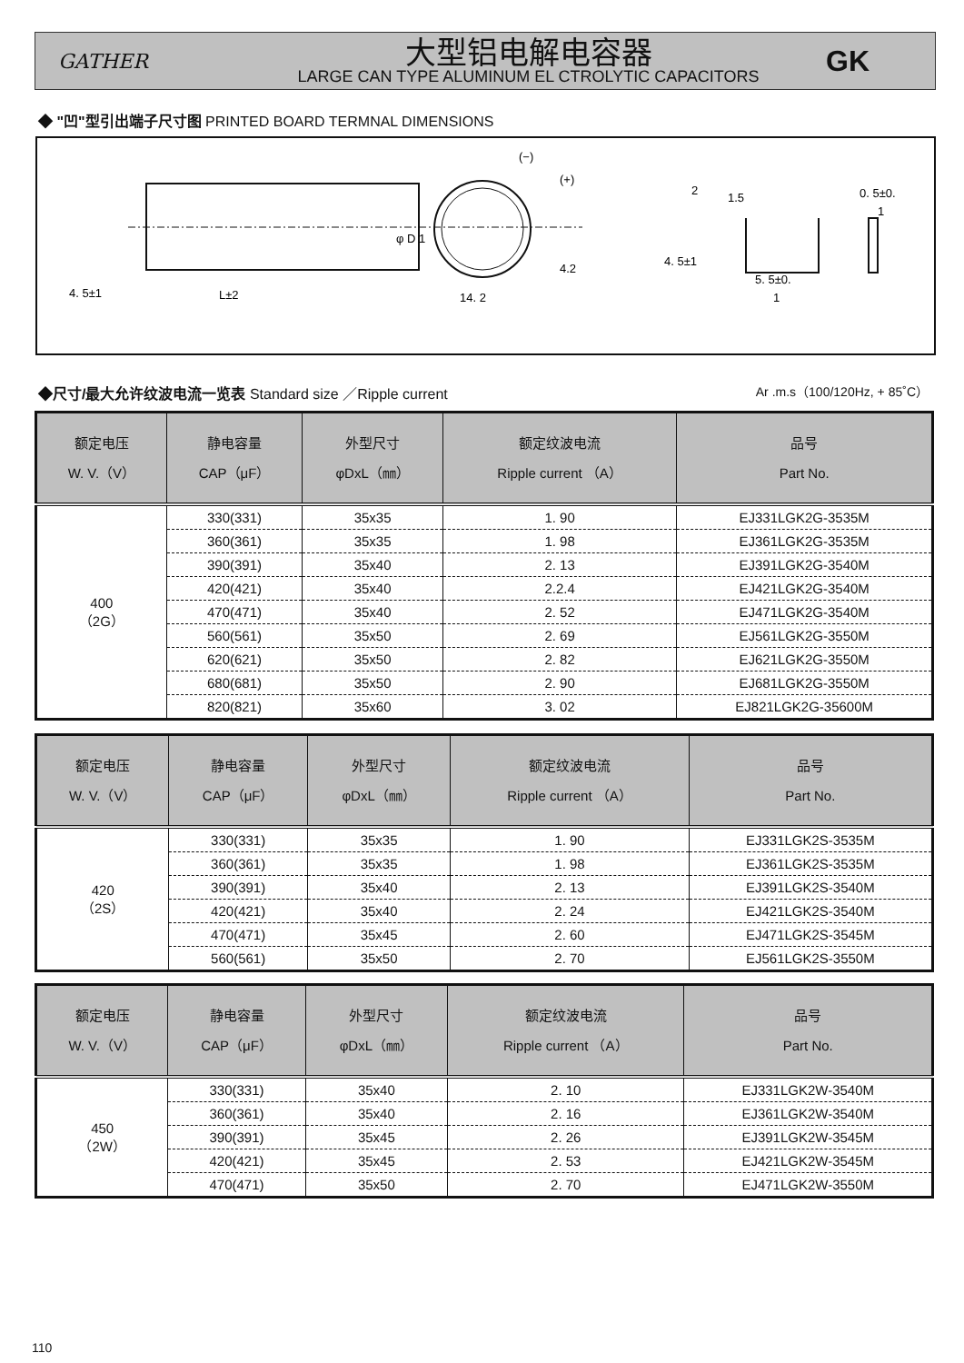GATHER
大型铝电解电容器
LARGE CAN TYPE ALUMINUM EL CTROLYTIC CAPACITORS
GK
◆ "凹"型引出端子尺寸图 PRINTED BOARD TERMNAL DIMENSIONS
4. 5±1
L±2
φ D 1
14. 2
4.2
(−)
(+)
2
1.5
0. 5±0.
1
4. 5±1
5. 5±0.
1
◆尺寸/最大允许纹波电流一览表 Standard size ／Ripple current Ar .m.s（100/120Hz, + 85˚C）
| 额定电压 W. V.（V） | 静电容量 CAP（μF） | 外型尺寸 φDxL（㎜） | 额定纹波电流 Ripple current （A） | 品号 Part No. |
| --- | --- | --- | --- | --- |
| 400 （2G） | 330(331) | 35x35 | 1. 90 | EJ331LGK2G-3535M |
| | 360(361) | 35x35 | 1. 98 | EJ361LGK2G-3535M |
| | 390(391) | 35x40 | 2. 13 | EJ391LGK2G-3540M |
| | 420(421) | 35x40 | 2.2.4 | EJ421LGK2G-3540M |
| | 470(471) | 35x40 | 2. 52 | EJ471LGK2G-3540M |
| | 560(561) | 35x50 | 2. 69 | EJ561LGK2G-3550M |
| | 620(621) | 35x50 | 2. 82 | EJ621LGK2G-3550M |
| | 680(681) | 35x50 | 2. 90 | EJ681LGK2G-3550M |
| | 820(821) | 35x60 | 3. 02 | EJ821LGK2G-35600M |
| 额定电压 W. V.（V） | 静电容量 CAP（μF） | 外型尺寸 φDxL（㎜） | 额定纹波电流 Ripple current （A） | 品号 Part No. |
| --- | --- | --- | --- | --- |
| 420 （2S） | 330(331) | 35x35 | 1. 90 | EJ331LGK2S-3535M |
| | 360(361) | 35x35 | 1. 98 | EJ361LGK2S-3535M |
| | 390(391) | 35x40 | 2. 13 | EJ391LGK2S-3540M |
| | 420(421) | 35x40 | 2. 24 | EJ421LGK2S-3540M |
| | 470(471) | 35x45 | 2. 60 | EJ471LGK2S-3545M |
| | 560(561) | 35x50 | 2. 70 | EJ561LGK2S-3550M |
| 额定电压 W. V.（V） | 静电容量 CAP（μF） | 外型尺寸 φDxL（㎜） | 额定纹波电流 Ripple current （A） | 品号 Part No. |
| --- | --- | --- | --- | --- |
| 450 （2W） | 330(331) | 35x40 | 2. 10 | EJ331LGK2W-3540M |
| | 360(361) | 35x40 | 2. 16 | EJ361LGK2W-3540M |
| | 390(391) | 35x45 | 2. 26 | EJ391LGK2W-3545M |
| | 420(421) | 35x45 | 2. 53 | EJ421LGK2W-3545M |
| | 470(471) | 35x50 | 2. 70 | EJ471LGK2W-3550M |
110